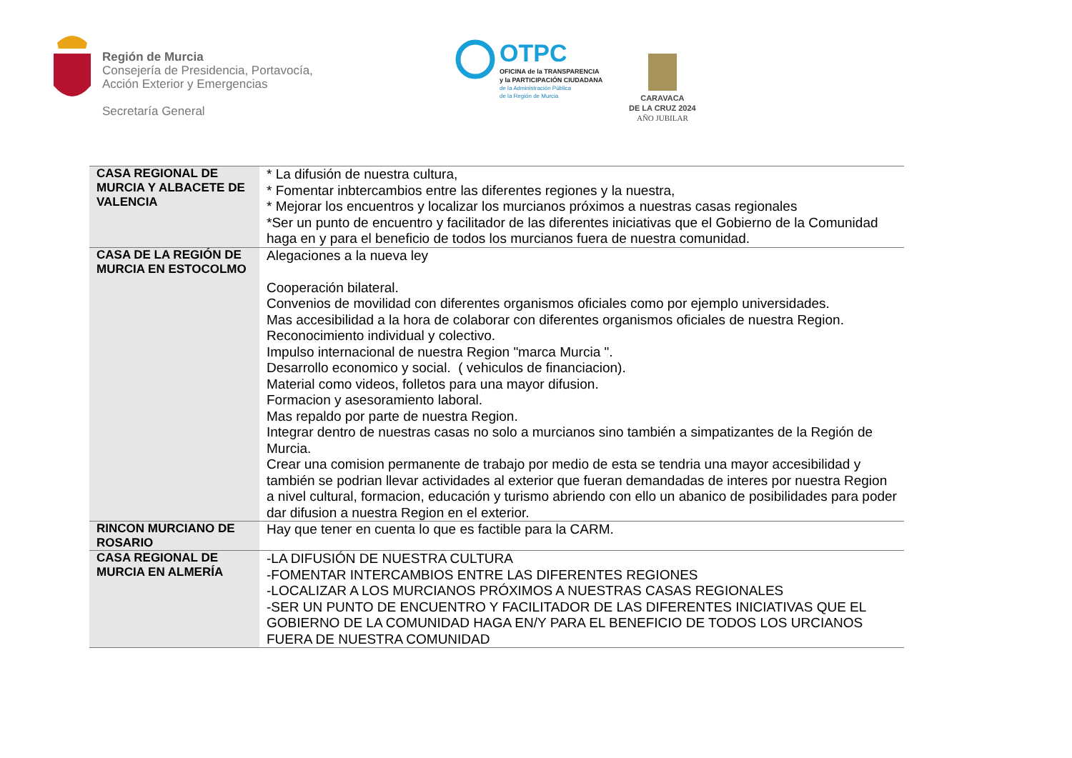Región de Murcia
Consejería de Presidencia, Portavocía,
Acción Exterior y Emergencias
Secretaría General
OTPC
OFICINA de la TRANSPARENCIA
y la PARTICIPACIÓN CIUDADANA
de la Administración Pública
de la Región de Murcia
CARAVACA
DE LA CRUZ 2024
AÑO JUBILAR
| CASA REGIONAL DE MURCIA Y ALBACETE DE VALENCIA | * La difusión de nuestra cultura, * Fomentar inbtercambios entre las diferentes regiones y la nuestra, * Mejorar los encuentros y localizar los murcianos próximos a nuestras casas regionales *Ser un punto de encuentro y facilitador de las diferentes iniciativas que el Gobierno de la Comunidad haga en y para el beneficio de todos los murcianos fuera de nuestra comunidad. |
| CASA DE LA REGIÓN DE MURCIA EN ESTOCOLMO | Alegaciones a la nueva ley Cooperación bilateral. Convenios de movilidad con diferentes organismos oficiales como por ejemplo universidades. Mas accesibilidad a la hora de colaborar con diferentes organismos oficiales de nuestra Region. Reconocimiento individual y colectivo. Impulso internacional de nuestra Region "marca Murcia ". Desarrollo economico y social. ( vehiculos de financiacion). Material como videos, folletos para una mayor difusion. Formacion y asesoramiento laboral. Mas repaldo por parte de nuestra Region. Integrar dentro de nuestras casas no solo a murcianos sino también a simpatizantes de la Región de Murcia. Crear una comision permanente de trabajo por medio de esta se tendria una mayor accesibilidad y también se podrian llevar actividades al exterior que fueran demandadas de interes por nuestra Region a nivel cultural, formacion, educación y turismo abriendo con ello un abanico de posibilidades para poder dar difusion a nuestra Region en el exterior. |
| RINCON MURCIANO DE ROSARIO | Hay que tener en cuenta lo que es factible para la CARM. |
| CASA REGIONAL DE MURCIA EN ALMERÍA | -LA DIFUSIÓN DE NUESTRA CULTURA -FOMENTAR INTERCAMBIOS ENTRE LAS DIFERENTES REGIONES -LOCALIZAR A LOS MURCIANOS PRÓXIMOS A NUESTRAS CASAS REGIONALES -SER UN PUNTO DE ENCUENTRO Y FACILITADOR DE LAS DIFERENTES INICIATIVAS QUE EL GOBIERNO DE LA COMUNIDAD HAGA EN/Y PARA EL BENEFICIO DE TODOS LOS URCIANOS FUERA DE NUESTRA COMUNIDAD |